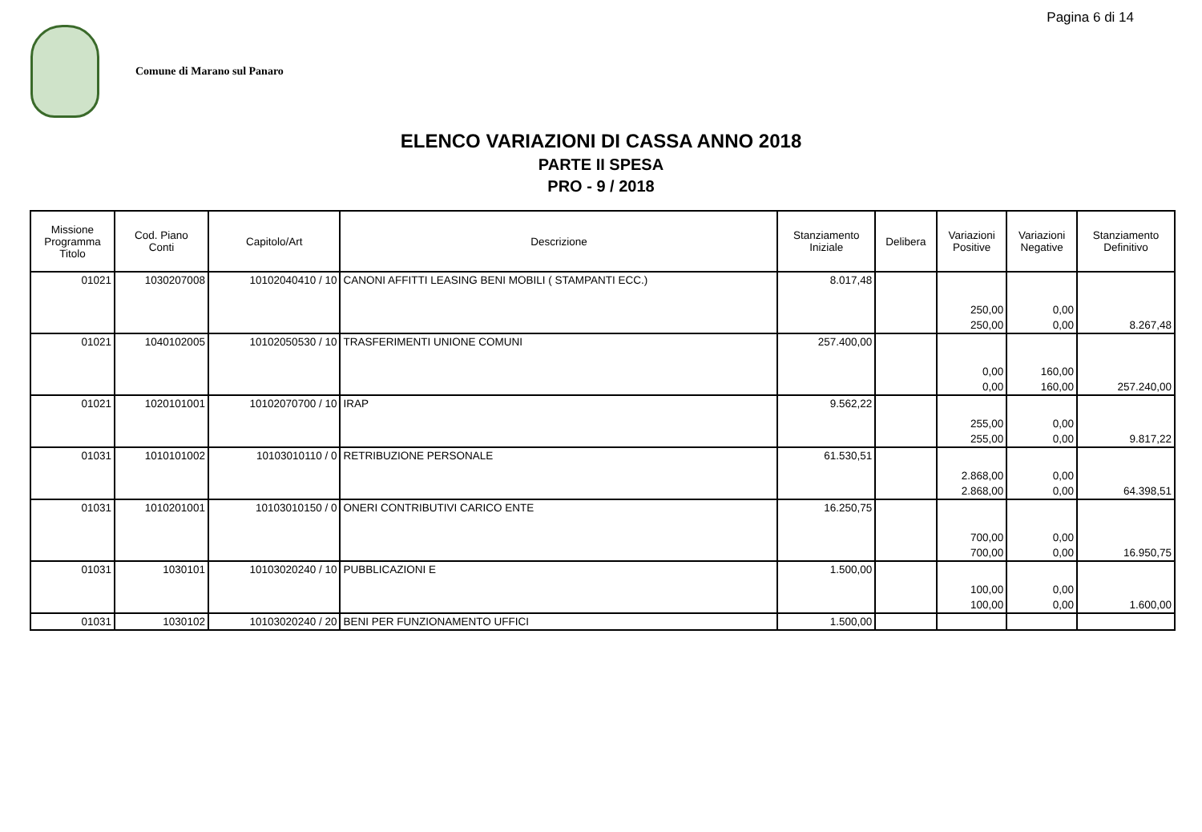Pagina 6 di 14
Comune di Marano sul Panaro
ELENCO VARIAZIONI DI CASSA ANNO 2018
PARTE II SPESA
PRO - 9 / 2018
| Missione Programma Titolo | Cod. Piano Conti | Capitolo/Art | Descrizione | Stanziamento Iniziale | Delibera | Variazioni Positive | Variazioni Negative | Stanziamento Definitivo |
| --- | --- | --- | --- | --- | --- | --- | --- | --- |
| 01021 | 1030207008 | 10102040410 / 10 | CANONI AFFITTI LEASING BENI MOBILI ( STAMPANTI ECC.) | 8.017,48 | | 250,00 | 0,00 | |
| | | | | | | 250,00 | 0,00 | 8.267,48 |
| 01021 | 1040102005 | 10102050530 / 10 | TRASFERIMENTI UNIONE COMUNI | 257.400,00 | | 0,00 | 160,00 | |
| | | | | | | 0,00 | 160,00 | 257.240,00 |
| 01021 | 1020101001 | 10102070700 / 10 | IRAP | 9.562,22 | | 255,00 | 0,00 | |
| | | | | | | 255,00 | 0,00 | 9.817,22 |
| 01031 | 1010101002 | 10103010110 / 0 | RETRIBUZIONE PERSONALE | 61.530,51 | | 2.868,00 | 0,00 | |
| | | | | | | 2.868,00 | 0,00 | 64.398,51 |
| 01031 | 1010201001 | 10103010150 / 0 | ONERI CONTRIBUTIVI CARICO ENTE | 16.250,75 | | 700,00 | 0,00 | |
| | | | | | | 700,00 | 0,00 | 16.950,75 |
| 01031 | 1030101 | 10103020240 / 10 | PUBBLICAZIONI E | 1.500,00 | | 100,00 | 0,00 | |
| | | | | | | 100,00 | 0,00 | 1.600,00 |
| 01031 | 1030102 | 10103020240 / 20 | BENI PER FUNZIONAMENTO UFFICI | 1.500,00 | | | | |